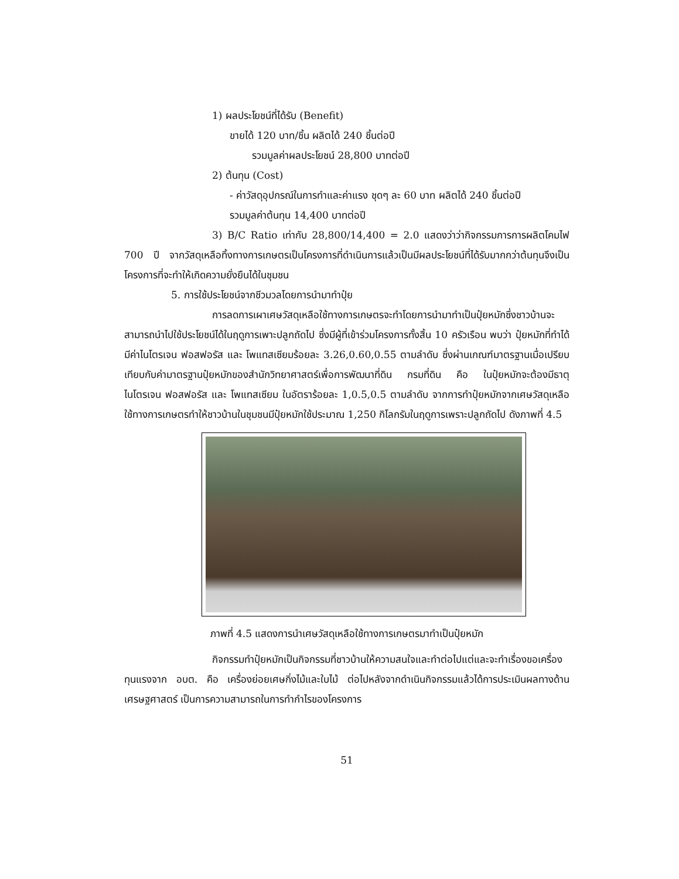1) ผลประโยชน์ที่ได้รับ (Benefit)
ขายได้ 120 บาท/ชิ้น ผลิตได้ 240 ชิ้นต่อปี
รวมมูลค่าผลประโยชน์ 28,800 บาทต่อปี
2) ต้นทุน (Cost)
- ค่าวัสดุอุปกรณ์ในการทำและค่าแรง ชุดๆ ละ 60 บาท ผลิตได้ 240 ชิ้นต่อปี
รวมมูลค่าต้นทุน 14,400 บาทต่อปี
3) B/C Ratio เท่ากับ 28,800/14,400 = 2.0 แสดงว่าว่ากิจกรรมการการผลิตโคมไฟ 700 ปี จากวัสดุเหลือทิ้งทางการเกษตรเป็นโครงการที่ดำเนินการแล้วเป็นมีผลประโยชน์ที่ได้รับมากกว่าต้นทุนจึงเป็นโครงการที่จะทำให้เกิดความยั่งยืนได้ในชุมชน
5. การใช้ประโยชน์จากชีวมวลโดยการนำมาทำปุ๋ย
การลดการเผาเศษวัสดุเหลือใช้ทางการเกษตรจะทำโดยการนำมาทำเป็นปุ๋ยหมักซึ่งชาวบ้านจะสามารถนำไปใช้ประโยชน์ได้ในฤดูการเพาะปลูกถัดไป ซึ่งมีผู้ที่เข้าร่วมโครงการทั้งสิ้น 10 ครัวเรือน พบว่า ปุ๋ยหมักที่ทำได้ มีค่าไนโตรเจน ฟอสฟอรัส และ โพแทสเซียมร้อยละ 3.26,0.60,0.55 ตามลำดับ ซึ่งผ่านเกณฑ์มาตรฐานเมื่อเปรียบเทียบกับค่ามาตรฐานปุ๋ยหมักของสำนักวิทยาศาสตร์เพื่อการพัฒนาที่ดิน กรมที่ดิน คือ ในปุ๋ยหมักจะต้องมีธาตุไนโตรเจน ฟอสฟอรัส และ โพแทสเซียม ในอัตราร้อยละ 1,0.5,0.5 ตามลำดับ จากการทำปุ๋ยหมักจากเศษวัสดุเหลือใช้ทางการเกษตรทำให้ชาวบ้านในชุมชนมีปุ๋ยหมักใช้ประมาณ 1,250 กิโลกรัมในฤดูการเพราะปลูกถัดไป ดังภาพที่ 4.5
ภาพที่ 4.5 แสดงการนำเศษวัสดุเหลือใช้ทางการเกษตรมาทำเป็นปุ๋ยหมัก
กิจกรรมทำปุ๋ยหมักเป็นกิจกรรมที่ชาวบ้านให้ความสนใจและทำต่อไปแต่และจะทำเรื่องขอเครื่องทุนแรงจาก อบต. คือ เครื่องย่อยเศษกิ่งไม้และใบไม้ ต่อไปหลังจากดำเนินกิจกรรมแล้วได้การประเมินผลทางด้านเศรษฐศาสตร์ เป็นการความสามารถในการทำกำไรของโครงการ
51